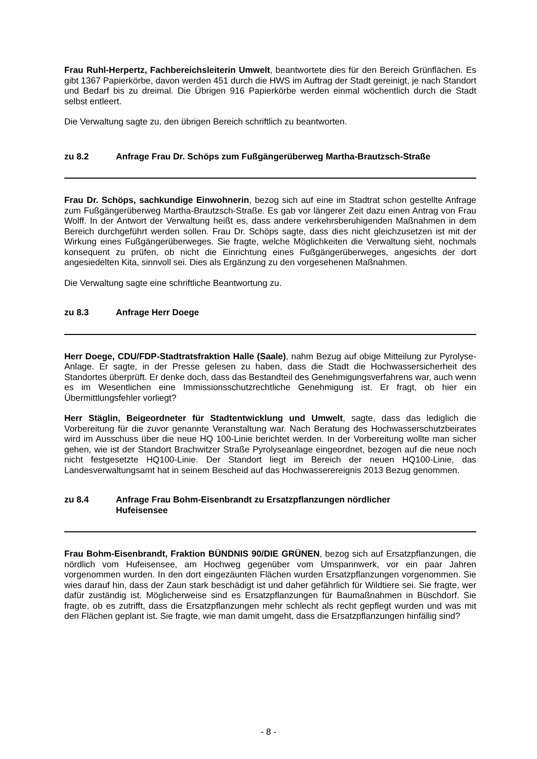Frau Ruhl-Herpertz, Fachbereichsleiterin Umwelt, beantwortete dies für den Bereich Grünflächen. Es gibt 1367 Papierkörbe, davon werden 451 durch die HWS im Auftrag der Stadt gereinigt, je nach Standort und Bedarf bis zu dreimal. Die Übrigen 916 Papierkörbe werden einmal wöchentlich durch die Stadt selbst entleert.
Die Verwaltung sagte zu, den übrigen Bereich schriftlich zu beantworten.
zu 8.2 Anfrage Frau Dr. Schöps zum Fußgängerüberweg Martha-Brautzsch-Straße
Frau Dr. Schöps, sachkundige Einwohnerin, bezog sich auf eine im Stadtrat schon gestellte Anfrage zum Fußgängerüberweg Martha-Brautzsch-Straße. Es gab vor längerer Zeit dazu einen Antrag von Frau Wolff. In der Antwort der Verwaltung heißt es, dass andere verkehrsberuhigenden Maßnahmen in dem Bereich durchgeführt werden sollen. Frau Dr. Schöps sagte, dass dies nicht gleichzusetzen ist mit der Wirkung eines Fußgängerüberweges. Sie fragte, welche Möglichkeiten die Verwaltung sieht, nochmals konsequent zu prüfen, ob nicht die Einrichtung eines Fußgängerüberweges, angesichts der dort angesiedelten Kita, sinnvoll sei. Dies als Ergänzung zu den vorgesehenen Maßnahmen.
Die Verwaltung sagte eine schriftliche Beantwortung zu.
zu 8.3 Anfrage Herr Doege
Herr Doege, CDU/FDP-Stadtratsfraktion Halle (Saale), nahm Bezug auf obige Mitteilung zur Pyrolyse-Anlage. Er sagte, in der Presse gelesen zu haben, dass die Stadt die Hochwassersicherheit des Standortes überprüft. Er denke doch, dass das Bestandteil des Genehmigungsverfahrens war, auch wenn es im Wesentlichen eine Immissionsschutzrechtliche Genehmigung ist. Er fragt, ob hier ein Übermittlungsfehler vorliegt?
Herr Stäglin, Beigeordneter für Stadtentwicklung und Umwelt, sagte, dass das lediglich die Vorbereitung für die zuvor genannte Veranstaltung war. Nach Beratung des Hochwasserschutzbeirates wird im Ausschuss über die neue HQ 100-Linie berichtet werden. In der Vorbereitung wollte man sicher gehen, wie ist der Standort Brachwitzer Straße Pyrolyseanlage eingeordnet, bezogen auf die neue noch nicht festgesetzte HQ100-Linie. Der Standort liegt im Bereich der neuen HQ100-Linie, das Landesverwaltungsamt hat in seinem Bescheid auf das Hochwasserereignis 2013 Bezug genommen.
zu 8.4 Anfrage Frau Bohm-Eisenbrandt zu Ersatzpflanzungen nördlicher
Hufeisensee
Frau Bohm-Eisenbrandt, Fraktion BÜNDNIS 90/DIE GRÜNEN, bezog sich auf Ersatzpflanzungen, die nördlich vom Hufeisensee, am Hochweg gegenüber vom Umspannwerk, vor ein paar Jahren vorgenommen wurden. In den dort eingezäunten Flächen wurden Ersatzpflanzungen vorgenommen. Sie wies darauf hin, dass der Zaun stark beschädigt ist und daher gefährlich für Wildtiere sei. Sie fragte, wer dafür zuständig ist. Möglicherweise sind es Ersatzpflanzungen für Baumaßnahmen in Büschdorf. Sie fragte, ob es zutrifft, dass die Ersatzpflanzungen mehr schlecht als recht gepflegt wurden und was mit den Flächen geplant ist. Sie fragte, wie man damit umgeht, dass die Ersatzpflanzungen hinfällig sind?
- 8 -